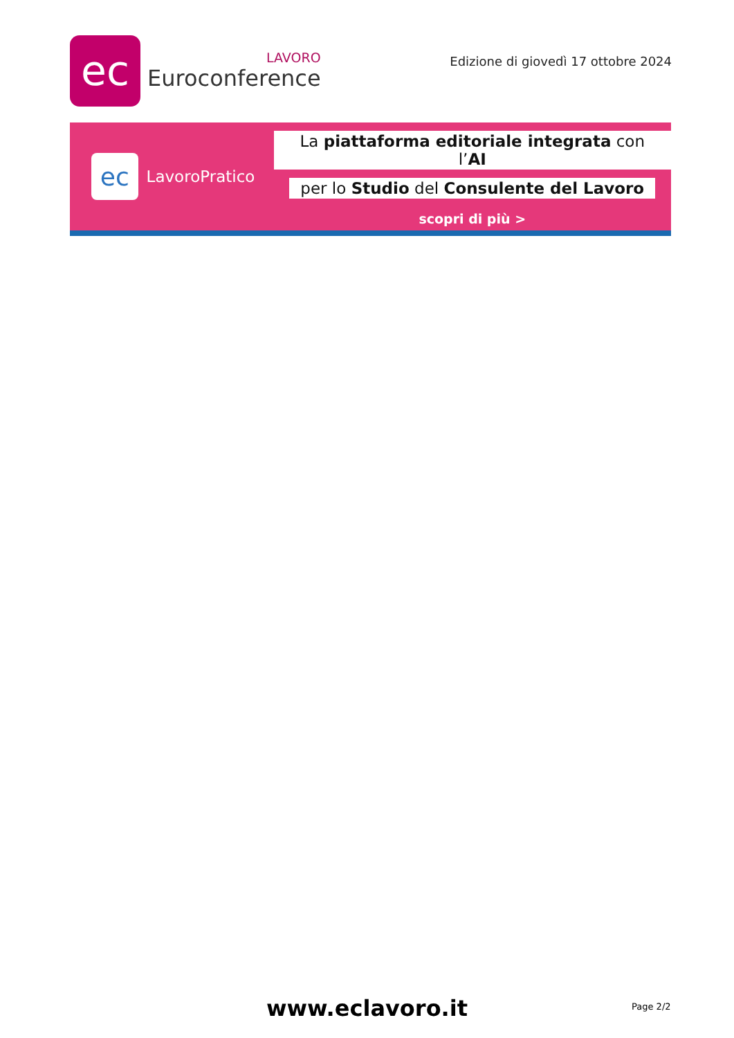ec
LAVORO
Euroconference
Edizione di giovedì 17 ottobre 2024
ec
LavoroPratico
La piattaforma editoriale integrata con l’AI
per lo Studio del Consulente del Lavoro
scopri di più >
www.eclavoro.it Page 2/2